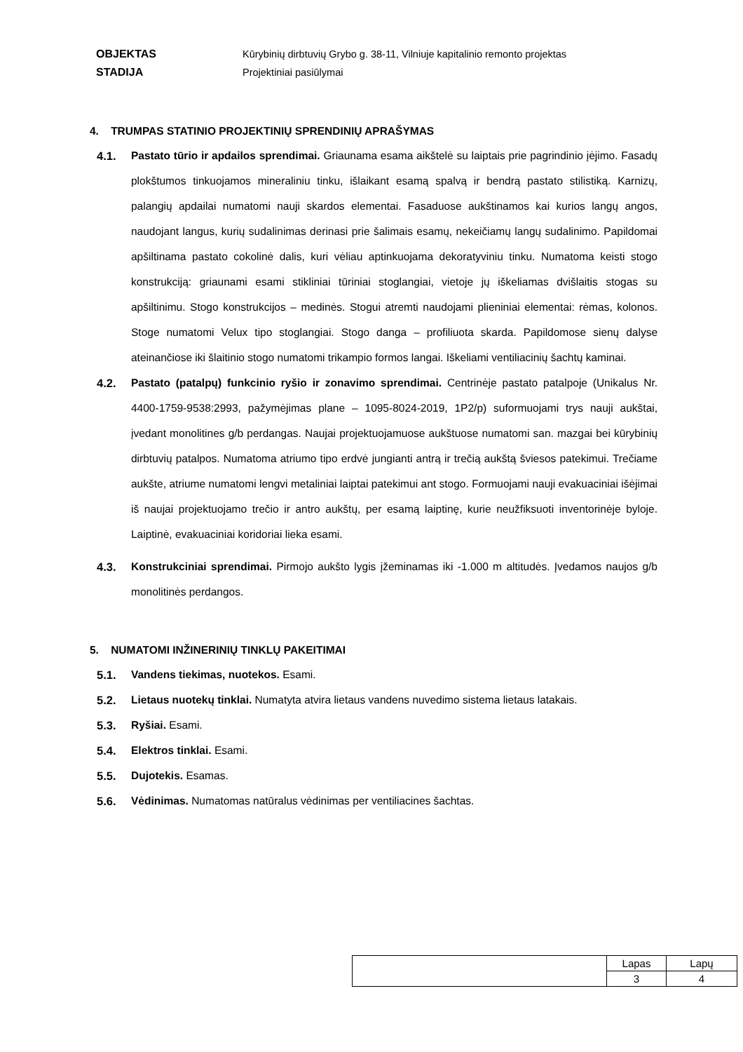OBJEKTAS Kūrybinių dirbtuvių Grybo g. 38-11, Vilniuje kapitalinio remonto projektas
STADIJA Projektiniai pasiūlymai
4. TRUMPAS STATINIO PROJEKTINIŲ SPRENDINIŲ APRAŠYMAS
4.1. Pastato tūrio ir apdailos sprendimai. Griaunama esama aikštelė su laiptais prie pagrindinio įėjimo. Fasadų plokštumos tinkuojamos mineraliniu tinku, išlaikant esamą spalvą ir bendrą pastato stilistiką. Karnizų, palangių apdailai numatomi nauji skardos elementai. Fasaduose aukštinamos kai kurios langų angos, naudojant langus, kurių sudalinimas derinasi prie šalimais esamų, nekeičiamų langų sudalinimo. Papildomai apšiltinama pastato cokolinė dalis, kuri vėliau aptinkuojama dekoratyviniu tinku. Numatoma keisti stogo konstrukciją: griaunami esami stikliniai tūriniai stoglangiai, vietoje jų iškeliamas dvišlaitis stogas su apšiltinimu. Stogo konstrukcijos – medinės. Stogui atremti naudojami plieniniai elementai: rėmas, kolonos. Stoge numatomi Velux tipo stoglangiai. Stogo danga – profiliuota skarda. Papildomose sienų dalyse ateinančiose iki šlaitinio stogo numatomi trikampio formos langai. Iškeliami ventiliacinių šachtų kaminai.
4.2. Pastato (patalpų) funkcinio ryšio ir zonavimo sprendimai. Centrinėje pastato patalpoje (Unikalus Nr. 4400-1759-9538:2993, pažymėjimas plane – 1095-8024-2019, 1P2/p) suformuojami trys nauji aukštai, įvedant monolitines g/b perdangas. Naujai projektuojamuose aukštuose numatomi san. mazgai bei kūrybinių dirbtuvių patalpos. Numatoma atriumo tipo erdvė jungianti antrą ir trečią aukštą šviesos patekimui. Trečiame aukšte, atriume numatomi lengvi metaliniai laiptai patekimui ant stogo. Formuojami nauji evakuaciniai išėjimai iš naujai projektuojamo trečio ir antro aukštų, per esamą laiptinę, kurie neužfiksuoti inventorinėje byloje. Laiptinė, evakuaciniai koridoriai lieka esami.
4.3. Konstrukciniai sprendimai. Pirmojo aukšto lygis įžeminamas iki -1.000 m altitudės. Įvedamos naujos g/b monolitinės perdangos.
5. NUMATOMI INŽINERINIŲ TINKLŲ PAKEITIMAI
5.1. Vandens tiekimas, nuotekos. Esami.
5.2. Lietaus nuotekų tinklai. Numatyta atvira lietaus vandens nuvedimo sistema lietaus latakais.
5.3. Ryšiai. Esami.
5.4. Elektros tinklai. Esami.
5.5. Dujotekis. Esamas.
5.6. Vėdinimas. Numatomas natūralus vėdinimas per ventiliacines šachtas.
| | Lapas | Lapų |
| | 3 | 4 |